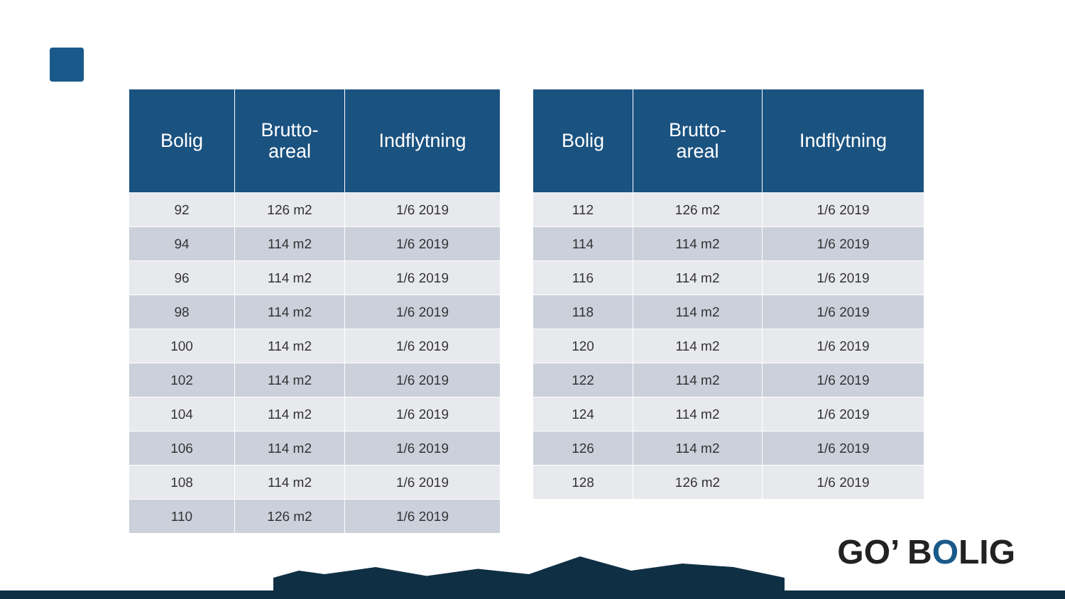| Bolig | Brutto- areal | Indflytning |
| --- | --- | --- |
| 92 | 126 m2 | 1/6 2019 |
| 94 | 114 m2 | 1/6 2019 |
| 96 | 114 m2 | 1/6 2019 |
| 98 | 114 m2 | 1/6 2019 |
| 100 | 114 m2 | 1/6 2019 |
| 102 | 114 m2 | 1/6 2019 |
| 104 | 114 m2 | 1/6 2019 |
| 106 | 114 m2 | 1/6 2019 |
| 108 | 114 m2 | 1/6 2019 |
| 110 | 126 m2 | 1/6 2019 |
| Bolig | Brutto- areal | Indflytning |
| --- | --- | --- |
| 112 | 126 m2 | 1/6 2019 |
| 114 | 114 m2 | 1/6 2019 |
| 116 | 114 m2 | 1/6 2019 |
| 118 | 114 m2 | 1/6 2019 |
| 120 | 114 m2 | 1/6 2019 |
| 122 | 114 m2 | 1/6 2019 |
| 124 | 114 m2 | 1/6 2019 |
| 126 | 114 m2 | 1/6 2019 |
| 128 | 126 m2 | 1/6 2019 |
GO’ BOLIG